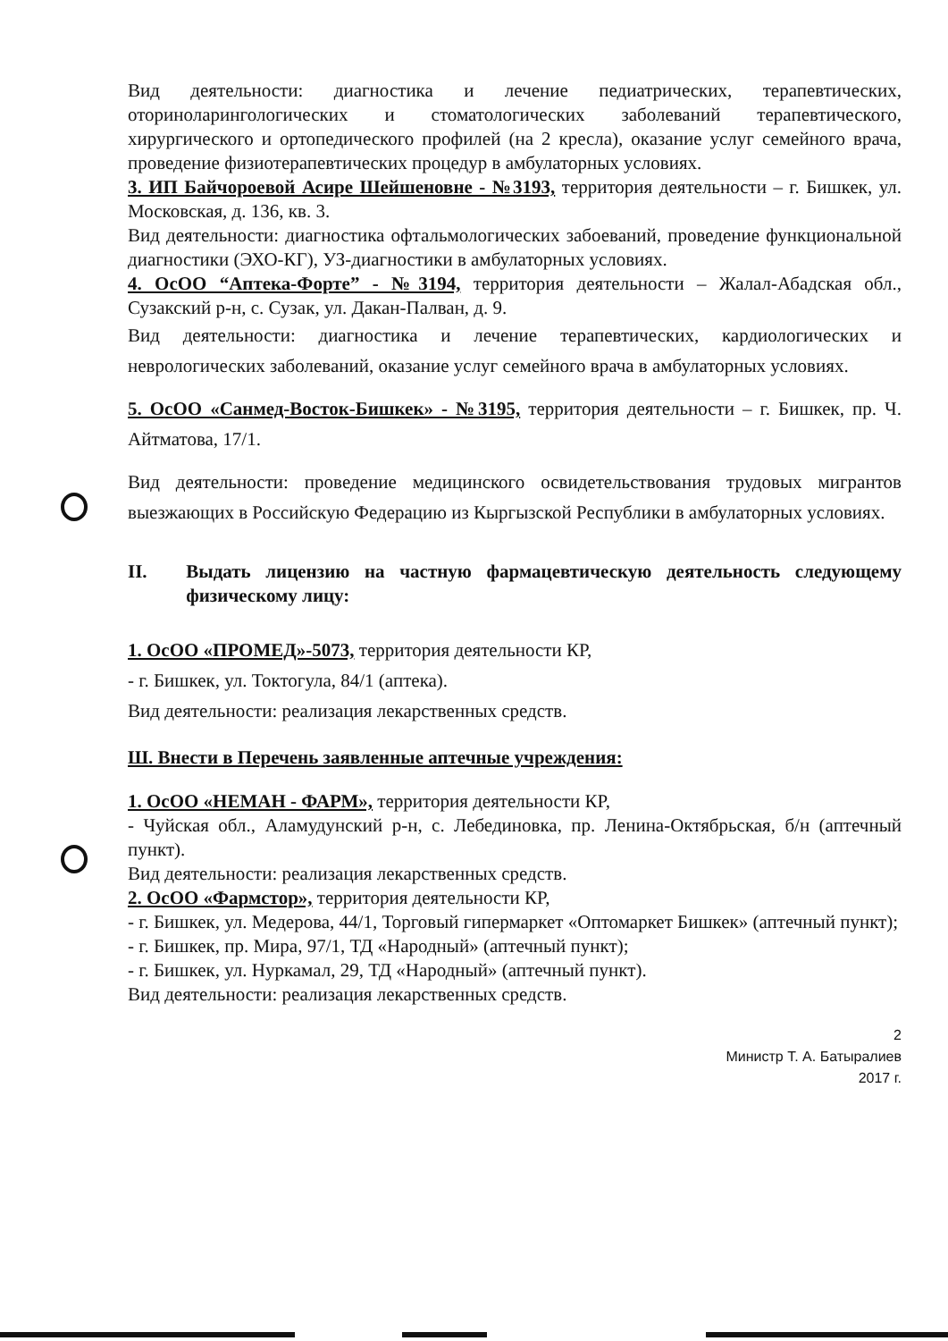Вид деятельности: диагностика и лечение педиатрических, терапевтических, оториноларингологических и стоматологических заболеваний терапевтического, хирургического и ортопедического профилей (на 2 кресла), оказание услуг семейного врача, проведение физиотерапевтических процедур в амбулаторных условиях.
3. ИП Байчороевой Асире Шейшеновне - №3193, территория деятельности – г. Бишкек, ул. Московская, д. 136, кв. 3.
Вид деятельности: диагностика офтальмологических забоеваний, проведение функциональной диагностики (ЭХО-КГ), УЗ-диагностики в амбулаторных условиях.
4. ОсОО “Аптека-Форте” - №3194, территория деятельности – Жалал-Абадская обл., Сузакский р-н, с. Сузак, ул. Дакан-Палван, д. 9.
Вид деятельности: диагностика и лечение терапевтических, кардиологических и неврологических заболеваний, оказание услуг семейного врача в амбулаторных условиях.
5. ОсОО «Санмед-Восток-Бишкек» - №3195, территория деятельности – г. Бишкек, пр. Ч. Айтматова, 17/1.
Вид деятельности: проведение медицинского освидетельствования трудовых мигрантов выезжающих в Российскую Федерацию из Кыргызской Республики в амбулаторных условиях.
II. Выдать лицензию на частную фармацевтическую деятельность следующему физическому лицу:
1. ОсОО «ПРОМЕД»-5073, территория деятельности КР,
- г. Бишкек, ул. Токтогула, 84/1 (аптека).
Вид деятельности: реализация лекарственных средств.
Ш. Внести в Перечень заявленные аптечные учреждения:
1. ОсОО «НЕМАН - ФАРМ», территория деятельности КР,
- Чуйская обл., Аламудунский р-н, с. Лебединовка, пр. Ленина-Октябрьская, б/н (аптечный пункт).
Вид деятельности: реализация лекарственных средств.
2. ОсОО «Фармстор», территория деятельности КР,
- г. Бишкек, ул. Медерова, 44/1, Торговый гипермаркет «Оптомаркет Бишкек» (аптечный пункт);
- г. Бишкек, пр. Мира, 97/1, ТД «Народный» (аптечный пункт);
- г. Бишкек, ул. Нуркамал, 29, ТД «Народный» (аптечный пункт).
Вид деятельности: реализация лекарственных средств.
2
Министр Т. А. Батыралиев
2017 г.